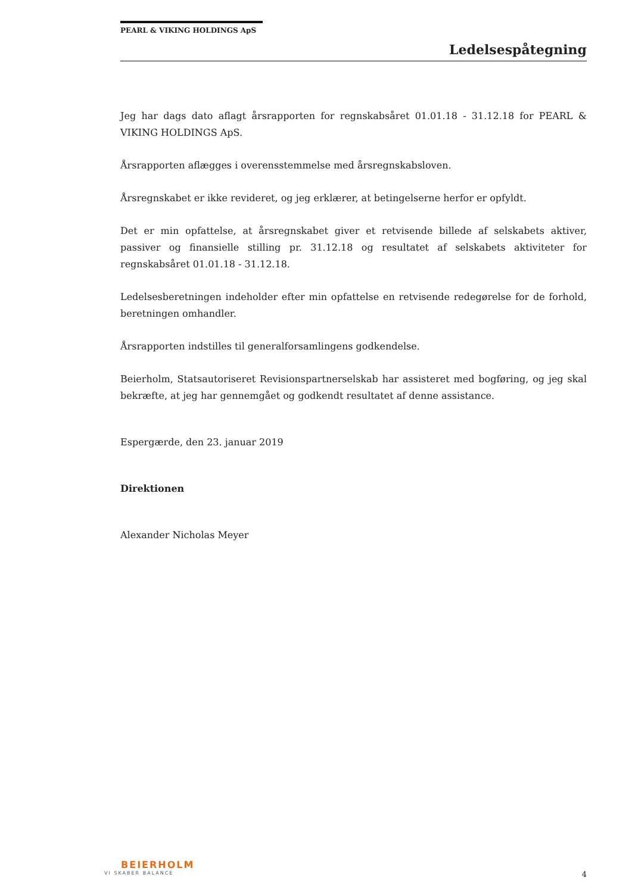PEARL & VIKING HOLDINGS ApS
Ledelsespåtegning
Jeg har dags dato aflagt årsrapporten for regnskabsåret 01.01.18 - 31.12.18 for PEARL & VIKING HOLDINGS ApS.
Årsrapporten aflægges i overensstemmelse med årsregnskabsloven.
Årsregnskabet er ikke revideret, og jeg erklærer, at betingelserne herfor er opfyldt.
Det er min opfattelse, at årsregnskabet giver et retvisende billede af selskabets aktiver, passiver og finansielle stilling pr. 31.12.18 og resultatet af selskabets aktiviteter for regnskabsåret 01.01.18 - 31.12.18.
Ledelsesberetningen indeholder efter min opfattelse en retvisende redegørelse for de forhold, beretningen omhandler.
Årsrapporten indstilles til generalforsamlingens godkendelse.
Beierholm, Statsautoriseret Revisionspartnerselskab har assisteret med bogføring, og jeg skal bekræfte, at jeg har gennemgået og godkendt resultatet af denne assistance.
Espergærde, den 23. januar 2019
Direktionen
Alexander Nicholas Meyer
BEIERHOLM
VI SKABER BALANCE
4